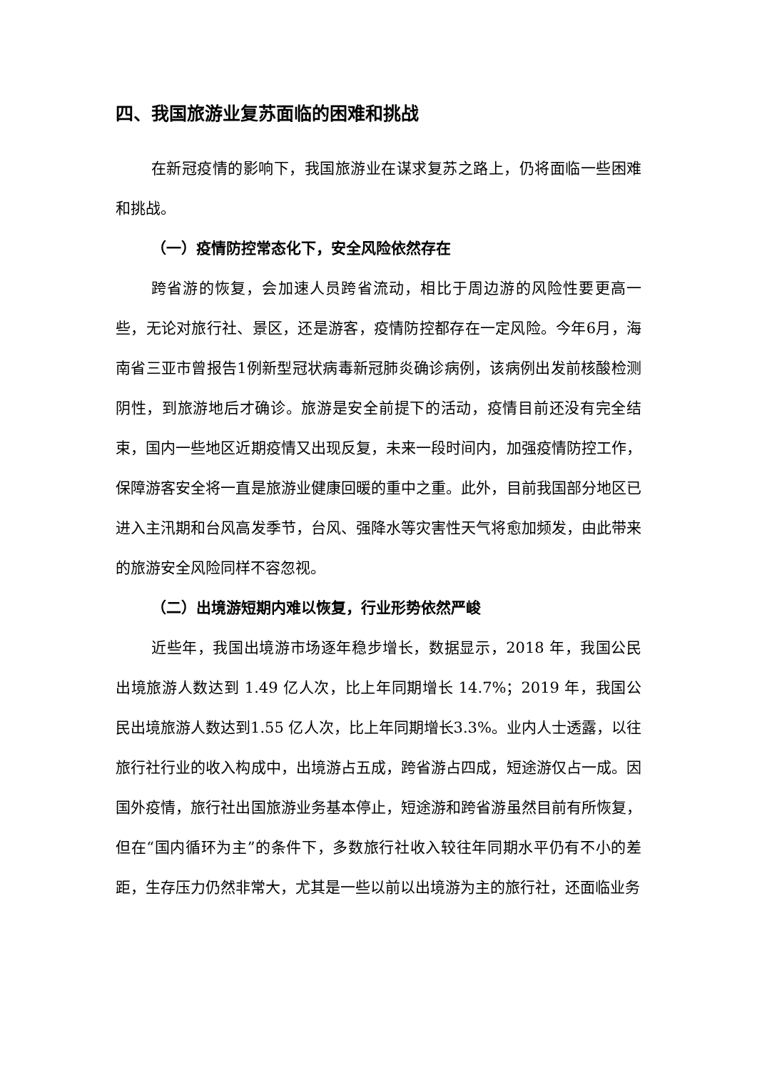四、我国旅游业复苏面临的困难和挑战
在新冠疫情的影响下，我国旅游业在谋求复苏之路上，仍将面临一些困难和挑战。
（一）疫情防控常态化下，安全风险依然存在
跨省游的恢复，会加速人员跨省流动，相比于周边游的风险性要更高一些，无论对旅行社、景区，还是游客，疫情防控都存在一定风险。今年6月，海南省三亚市曾报告1例新型冠状病毒新冠肺炎确诊病例，该病例出发前核酸检测阴性，到旅游地后才确诊。旅游是安全前提下的活动，疫情目前还没有完全结束，国内一些地区近期疫情又出现反复，未来一段时间内，加强疫情防控工作，保障游客安全将一直是旅游业健康回暖的重中之重。此外，目前我国部分地区已进入主汛期和台风高发季节，台风、强降水等灾害性天气将愈加频发，由此带来的旅游安全风险同样不容忽视。
（二）出境游短期内难以恢复，行业形势依然严峻
近些年，我国出境游市场逐年稳步增长，数据显示，2018 年，我国公民出境旅游人数达到 1.49 亿人次，比上年同期增长 14.7%；2019 年，我国公民出境旅游人数达到1.55 亿人次，比上年同期增长3.3%。业内人士透露，以往旅行社行业的收入构成中，出境游占五成，跨省游占四成，短途游仅占一成。因国外疫情，旅行社出国旅游业务基本停止，短途游和跨省游虽然目前有所恢复，但在“国内循环为主”的条件下，多数旅行社收入较往年同期水平仍有不小的差距，生存压力仍然非常大，尤其是一些以前以出境游为主的旅行社，还面临业务